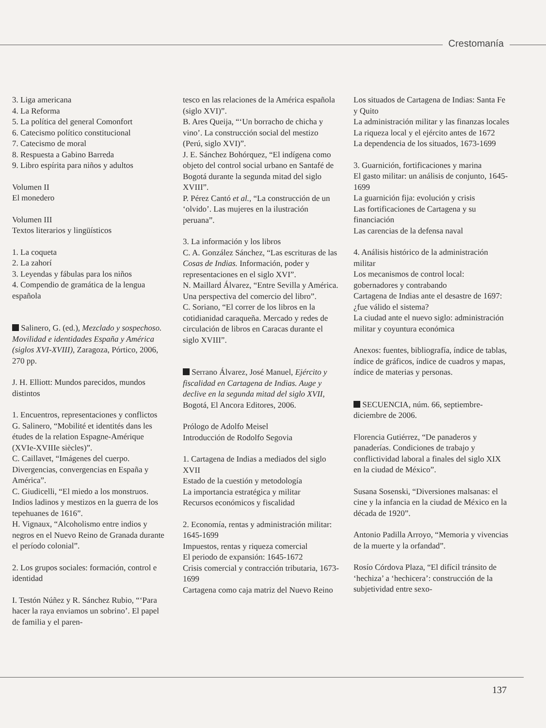Crestomanía
3. Liga americana
4. La Reforma
5. La política del general Comonfort
6. Catecismo político constitucional
7. Catecismo de moral
8. Respuesta a Gabino Barreda
9. Libro espírita para niños y adultos
Volumen II
El monedero
Volumen III
Textos literarios y lingüísticos
1. La coqueta
2. La zahorí
3. Leyendas y fábulas para los niños
4. Compendio de gramática de la lengua española
Salinero, G. (ed.), Mezclado y sospechoso. Movilidad e identidades España y América (siglos XVI-XVIII), Zaragoza, Pórtico, 2006, 270 pp.
J. H. Elliott: Mundos parecidos, mundos distintos
1. Encuentros, representaciones y conflictos
G. Salinero, “Mobilité et identités dans les études de la relation Espagne-Amérique (XVIe-XVIIIe siècles)”.
C. Caillavet, “Imágenes del cuerpo. Divergencias, convergencias en España y América”.
C. Giudicelli, “El miedo a los monstruos. Indios ladinos y mestizos en la guerra de los tepehuanes de 1616”.
H. Vignaux, “Alcoholismo entre indios y negros en el Nuevo Reino de Granada durante el período colonial”.
2. Los grupos sociales: formación, control e identidad
I. Testón Núñez y R. Sánchez Rubio, “‘Para hacer la raya enviamos un sobrino’. El papel de familia y el paren-
tesco en las relaciones de la América española (siglo XVI)”.
B. Ares Queija, “‘Un borracho de chicha y vino’. La construcción social del mestizo (Perú, siglo XVI)”.
J. E. Sánchez Bohórquez, “El indígena como objeto del control social urbano en Santafé de Bogotá durante la segunda mitad del siglo XVIII”.
P. Pérez Cantó et al., “La construcción de un ‘olvido’. Las mujeres en la ilustración peruana”.
3. La información y los libros
C. A. González Sánchez, “Las escrituras de las Cosas de Indias. Información, poder y representaciones en el siglo XVI”.
N. Maillard Álvarez, “Entre Sevilla y América. Una perspectiva del comercio del libro”.
C. Soriano, “El correr de los libros en la cotidianidad caraqueña. Mercado y redes de circulación de libros en Caracas durante el siglo XVIII”.
Serrano Álvarez, José Manuel, Ejército y fiscalidad en Cartagena de Indias. Auge y declive en la segunda mitad del siglo XVII, Bogotá, El Ancora Editores, 2006.
Prólogo de Adolfo Meisel
Introducción de Rodolfo Segovia
1. Cartagena de Indias a mediados del siglo XVII
Estado de la cuestión y metodología
La importancia estratégica y militar
Recursos económicos y fiscalidad
2. Economía, rentas y administración militar: 1645-1699
Impuestos, rentas y riqueza comercial
El periodo de expansión: 1645-1672
Crisis comercial y contracción tributaria, 1673-1699
Cartagena como caja matriz del Nuevo Reino
Los situados de Cartagena de Indias: Santa Fe y Quito
La administración militar y las finanzas locales
La riqueza local y el ejército antes de 1672
La dependencia de los situados, 1673-1699
3. Guarnición, fortificaciones y marina
El gasto militar: un análisis de conjunto, 1645-1699
La guarnición fija: evolución y crisis
Las fortificaciones de Cartagena y su financiación
Las carencias de la defensa naval
4. Análisis histórico de la administración militar
Los mecanismos de control local: gobernadores y contrabando
Cartagena de Indias ante el desastre de 1697: ¿fue válido el sistema?
La ciudad ante el nuevo siglo: administración militar y coyuntura económica
Anexos: fuentes, bibliografía, índice de tablas, índice de gráficos, índice de cuadros y mapas, índice de materias y personas.
SECUENCIA, núm. 66, septiembre-diciembre de 2006.
Florencia Gutiérrez, “De panaderos y panaderías. Condiciones de trabajo y conflictividad laboral a finales del siglo XIX en la ciudad de México”.
Susana Sosenski, “Diversiones malsanas: el cine y la infancia en la ciudad de México en la década de 1920”.
Antonio Padilla Arroyo, “Memoria y vivencias de la muerte y la orfandad”.
Rosío Córdova Plaza, “El difícil tránsito de ‘hechiza’ a ‘hechicera’: construcción de la subjetividad entre sexo-
137